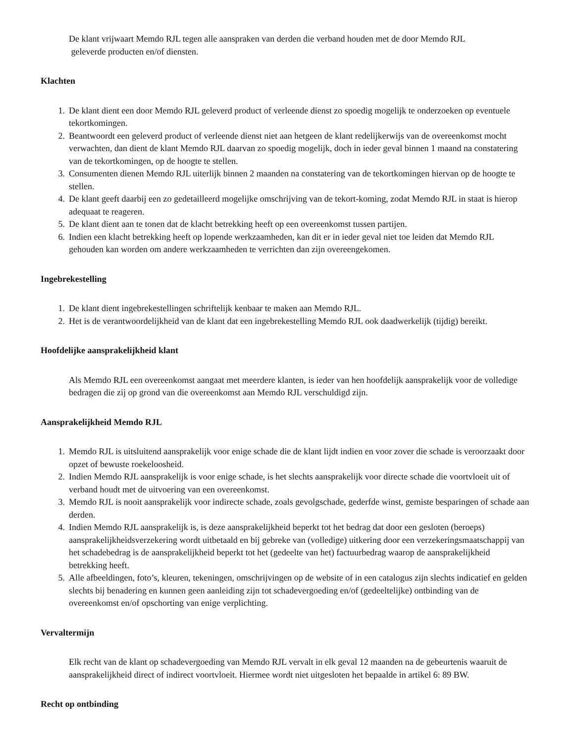De klant vrijwaart Memdo RJL tegen alle aanspraken van derden die verband houden met de door Memdo RJL
geleverde producten en/of diensten.
Klachten
1. De klant dient een door Memdo RJL geleverd product of verleende dienst zo spoedig mogelijk te onderzoeken op eventuele tekortkomingen.
2. Beantwoordt een geleverd product of verleende dienst niet aan hetgeen de klant redelijkerwijs van de overeenkomst mocht verwachten, dan dient de klant Memdo RJL daarvan zo spoedig mogelijk, doch in ieder geval binnen 1 maand na constatering van de tekortkomingen, op de hoogte te stellen.
3. Consumenten dienen Memdo RJL uiterlijk binnen 2 maanden na constatering van de tekortkomingen hiervan op de hoogte te stellen.
4. De klant geeft daarbij een zo gedetailleerd mogelijke omschrijving van de tekort-koming, zodat Memdo RJL in staat is hierop adequaat te reageren.
5. De klant dient aan te tonen dat de klacht betrekking heeft op een overeenkomst tussen partijen.
6. Indien een klacht betrekking heeft op lopende werkzaamheden, kan dit er in ieder geval niet toe leiden dat Memdo RJL gehouden kan worden om andere werkzaamheden te verrichten dan zijn overeengekomen.
Ingebrekestelling
1. De klant dient ingebrekestellingen schriftelijk kenbaar te maken aan Memdo RJL.
2. Het is de verantwoordelijkheid van de klant dat een ingebrekestelling Memdo RJL ook daadwerkelijk (tijdig) bereikt.
Hoofdelijke aansprakelijkheid klant
Als Memdo RJL een overeenkomst aangaat met meerdere klanten, is ieder van hen hoofdelijk aansprakelijk voor de volledige bedragen die zij op grond van die overeenkomst aan Memdo RJL verschuldigd zijn.
Aansprakelijkheid Memdo RJL
1. Memdo RJL is uitsluitend aansprakelijk voor enige schade die de klant lijdt indien en voor zover die schade is veroorzaakt door opzet of bewuste roekeloosheid.
2. Indien Memdo RJL aansprakelijk is voor enige schade, is het slechts aansprakelijk voor directe schade die voortvloeit uit of verband houdt met de uitvoering van een overeenkomst.
3. Memdo RJL is nooit aansprakelijk voor indirecte schade, zoals gevolgschade, gederfde winst, gemiste besparingen of schade aan derden.
4. Indien Memdo RJL aansprakelijk is, is deze aansprakelijkheid beperkt tot het bedrag dat door een gesloten (beroeps) aansprakelijkheidsverzekering wordt uitbetaald en bij gebreke van (volledige) uitkering door een verzekeringsmaatschappij van het schadebedrag is de aansprakelijkheid beperkt tot het (gedeelte van het) factuurbedrag waarop de aansprakelijkheid betrekking heeft.
5. Alle afbeeldingen, foto’s, kleuren, tekeningen, omschrijvingen op de website of in een catalogus zijn slechts indicatief en gelden slechts bij benadering en kunnen geen aanleiding zijn tot schadevergoeding en/of (gedeeltelijke) ontbinding van de overeenkomst en/of opschorting van enige verplichting.
Vervaltermijn
Elk recht van de klant op schadevergoeding van Memdo RJL vervalt in elk geval 12 maanden na de gebeurtenis waaruit de aansprakelijkheid direct of indirect voortvloeit. Hiermee wordt niet uitgesloten het bepaalde in artikel 6: 89 BW.
Recht op ontbinding